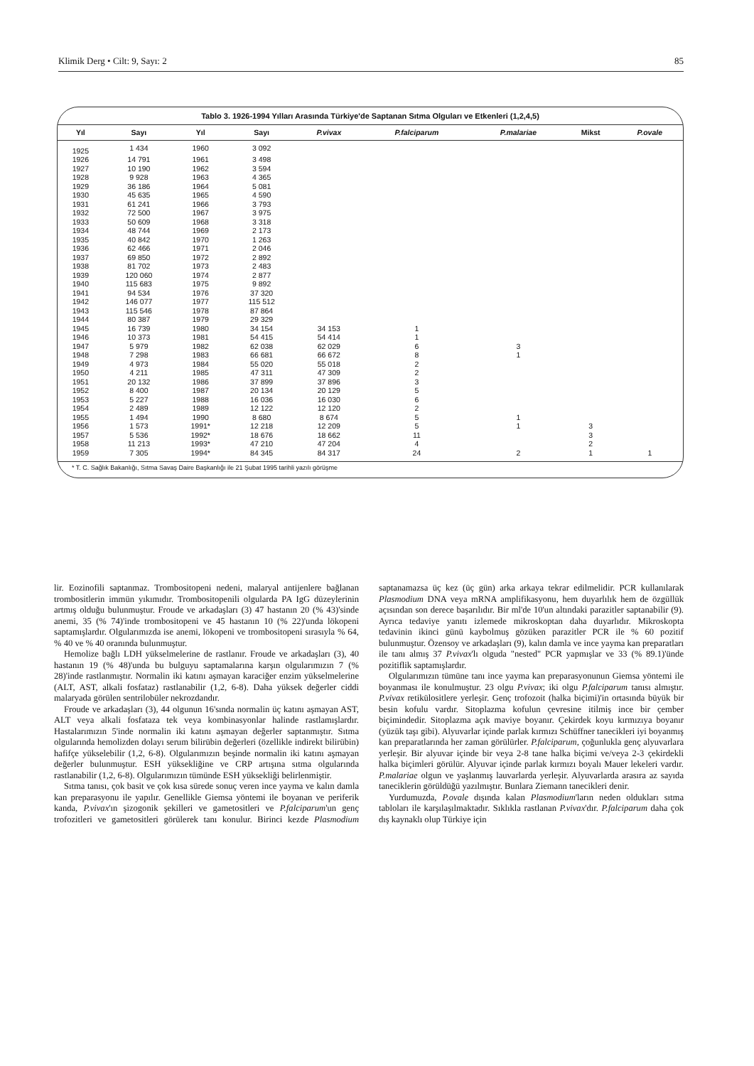Klimik Derg • Cilt: 9, Sayı: 2 85
Tablo 3. 1926-1994 Yılları Arasında Türkiye'de Saptanan Sıtma Olguları ve Etkenleri (1,2,4,5)
| Yıl | Sayı | Yıl | Sayı | P.vivax | P.falciparum | P.malariae | Mikst | P.ovale |
| --- | --- | --- | --- | --- | --- | --- | --- | --- |
| 1925 | 1 434 | 1960 | 3 092 | | | | | |
| 1926 | 14 791 | 1961 | 3 498 | | | | | |
| 1927 | 10 190 | 1962 | 3 594 | | | | | |
| 1928 | 9 928 | 1963 | 4 365 | | | | | |
| 1929 | 36 186 | 1964 | 5 081 | | | | | |
| 1930 | 45 635 | 1965 | 4 590 | | | | | |
| 1931 | 61 241 | 1966 | 3 793 | | | | | |
| 1932 | 72 500 | 1967 | 3 975 | | | | | |
| 1933 | 50 609 | 1968 | 3 318 | | | | | |
| 1934 | 48 744 | 1969 | 2 173 | | | | | |
| 1935 | 40 842 | 1970 | 1 263 | | | | | |
| 1936 | 62 466 | 1971 | 2 046 | | | | | |
| 1937 | 69 850 | 1972 | 2 892 | | | | | |
| 1938 | 81 702 | 1973 | 2 483 | | | | | |
| 1939 | 120 060 | 1974 | 2 877 | | | | | |
| 1940 | 115 683 | 1975 | 9 892 | | | | | |
| 1941 | 94 534 | 1976 | 37 320 | | | | | |
| 1942 | 146 077 | 1977 | 115 512 | | | | | |
| 1943 | 115 546 | 1978 | 87 864 | | | | | |
| 1944 | 80 387 | 1979 | 29 329 | | | | | |
| 1945 | 16 739 | 1980 | 34 154 | 34 153 | 1 | | | |
| 1946 | 10 373 | 1981 | 54 415 | 54 414 | 1 | | | |
| 1947 | 5 979 | 1982 | 62 038 | 62 029 | 6 | 3 | | |
| 1948 | 7 298 | 1983 | 66 681 | 66 672 | 8 | 1 | | |
| 1949 | 4 973 | 1984 | 55 020 | 55 018 | 2 | | | |
| 1950 | 4 211 | 1985 | 47 311 | 47 309 | 2 | | | |
| 1951 | 20 132 | 1986 | 37 899 | 37 896 | 3 | | | |
| 1952 | 8 400 | 1987 | 20 134 | 20 129 | 5 | | | |
| 1953 | 5 227 | 1988 | 16 036 | 16 030 | 6 | | | |
| 1954 | 2 489 | 1989 | 12 122 | 12 120 | 2 | | | |
| 1955 | 1 494 | 1990 | 8 680 | 8 674 | 5 | 1 | | |
| 1956 | 1 573 | 1991* | 12 218 | 12 209 | 5 | 1 | 3 | |
| 1957 | 5 536 | 1992* | 18 676 | 18 662 | 11 | | 3 | |
| 1958 | 11 213 | 1993* | 47 210 | 47 204 | 4 | | 2 | |
| 1959 | 7 305 | 1994* | 84 345 | 84 317 | 24 | 2 | 1 | 1 |
* T. C. Sağlık Bakanlığı, Sıtma Savaş Daire Başkanlığı ile 21 Şubat 1995 tarihli yazılı görüşme
lir. Eozinofili saptanmaz. Trombositopeni nedeni, malaryal antijenlere bağlanan trombositlerin immün yıkımıdır. Trombositopenili olgularda PA IgG düzeylerinin artmış olduğu bulunmuştur. Froude ve arkadaşları (3) 47 hastanın 20 (% 43)'sinde anemi, 35 (% 74)'inde trombositopeni ve 45 hastanın 10 (% 22)'unda lökopeni saptamışlardır. Olgularımızda ise anemi, lökopeni ve trombositopeni sırasıyla % 64, % 40 ve % 40 oranında bulunmuştur.
Hemolize bağlı LDH yükselmelerine de rastlanır. Froude ve arkadaşları (3), 40 hastanın 19 (% 48)'unda bu bulguyu saptamalarına karşın olgularımızın 7 (% 28)'inde rastlanmıştır. Normalin iki katını aşmayan karaciğer enzim yükselmelerine (ALT, AST, alkali fosfataz) rastlanabilir (1,2, 6-8). Daha yüksek değerler ciddi malaryada görülen sentrilobüler nekrozdandır.
Froude ve arkadaşları (3), 44 olgunun 16'sında normalin üç katını aşmayan AST, ALT veya alkali fosfataza tek veya kombinasyonlar halinde rastlamışlardır. Hastalarımızın 5'inde normalin iki katını aşmayan değerler saptanmıştır. Sıtma olgularında hemolizden dolayı serum bilirübin değerleri (özellikle indirekt bilirübin) hafifçe yükselebilir (1,2, 6-8). Olgularımızın beşinde normalin iki katını aşmayan değerler bulunmuştur. ESH yüksekliğine ve CRP artışına sıtma olgularında rastlanabilir (1,2, 6-8). Olgularımızın tümünde ESH yüksekliği belirlenmiştir.
Sıtma tanısı, çok basit ve çok kısa sürede sonuç veren ince yayma ve kalın damla kan preparasyonu ile yapılır. Genellikle Giemsa yöntemi ile boyanan ve periferik kanda, P.vivax'ın şizogonik şekilleri ve gametositleri ve P.falciparum'un genç trofozitleri ve gametositleri görülerek tanı konulur. Birinci kezde Plasmodium saptanamazsa üç kez (üç gün) arka arkaya tekrar edilmelidir. PCR kullanılarak Plasmodium DNA veya mRNA amplifikasyonu, hem duyarlılık hem de özgüllük açısından son derece başarılıdır. Bir ml'de 10'un altındaki parazitler saptanabilir (9). Ayrıca tedaviye yanıtı izlemede mikroskoptan daha duyarlıdır. Mikroskopta tedavinin ikinci günü kaybolmuş gözüken parazitler PCR ile % 60 pozitif bulunmuştur. Özensoy ve arkadaşları (9), kalın damla ve ince yayma kan preparatları ile tanı almış 37 P.vivax'lı olguda "nested" PCR yapmışlar ve 33 (% 89.1)'ünde pozitiflik saptamışlardır.
Olgularımızın tümüne tanı ince yayma kan preparasyonunun Giemsa yöntemi ile boyanması ile konulmuştur. 23 olgu P.vivax; iki olgu P.falciparum tanısı almıştır. P.vivax retikülositlere yerleşir. Genç trofozoit (halka biçimi)'in ortasında büyük bir besin kofulu vardır. Sitoplazma kofulun çevresine itilmiş ince bir çember biçimindedir. Sitoplazma açık maviye boyanır. Çekirdek koyu kırmızıya boyanır (yüzük taşı gibi). Alyuvarlar içinde parlak kırmızı Schüffner tanecikleri iyi boyanmış kan preparatlarında her zaman görülürler. P.falciparum, çoğunlukla genç alyuvarlara yerleşir. Bir alyuvar içinde bir veya 2-8 tane halka biçimi ve/veya 2-3 çekirdekli halka biçimleri görülür. Alyuvar içinde parlak kırmızı boyalı Mauer lekeleri vardır. P.malariae olgun ve yaşlanmış lauvarlarda yerleşir. Alyuvarlarda arasıra az sayıda taneciklerin görüldüğü yazılmıştır. Bunlara Ziemann tanecikleri denir.
Yurdumuzda, P.ovale dışında kalan Plasmodium'ların neden oldukları sıtma tabloları ile karşılaşılmaktadır. Sıklıkla rastlanan P.vivax'dır. P.falciparum daha çok dış kaynaklı olup Türkiye için